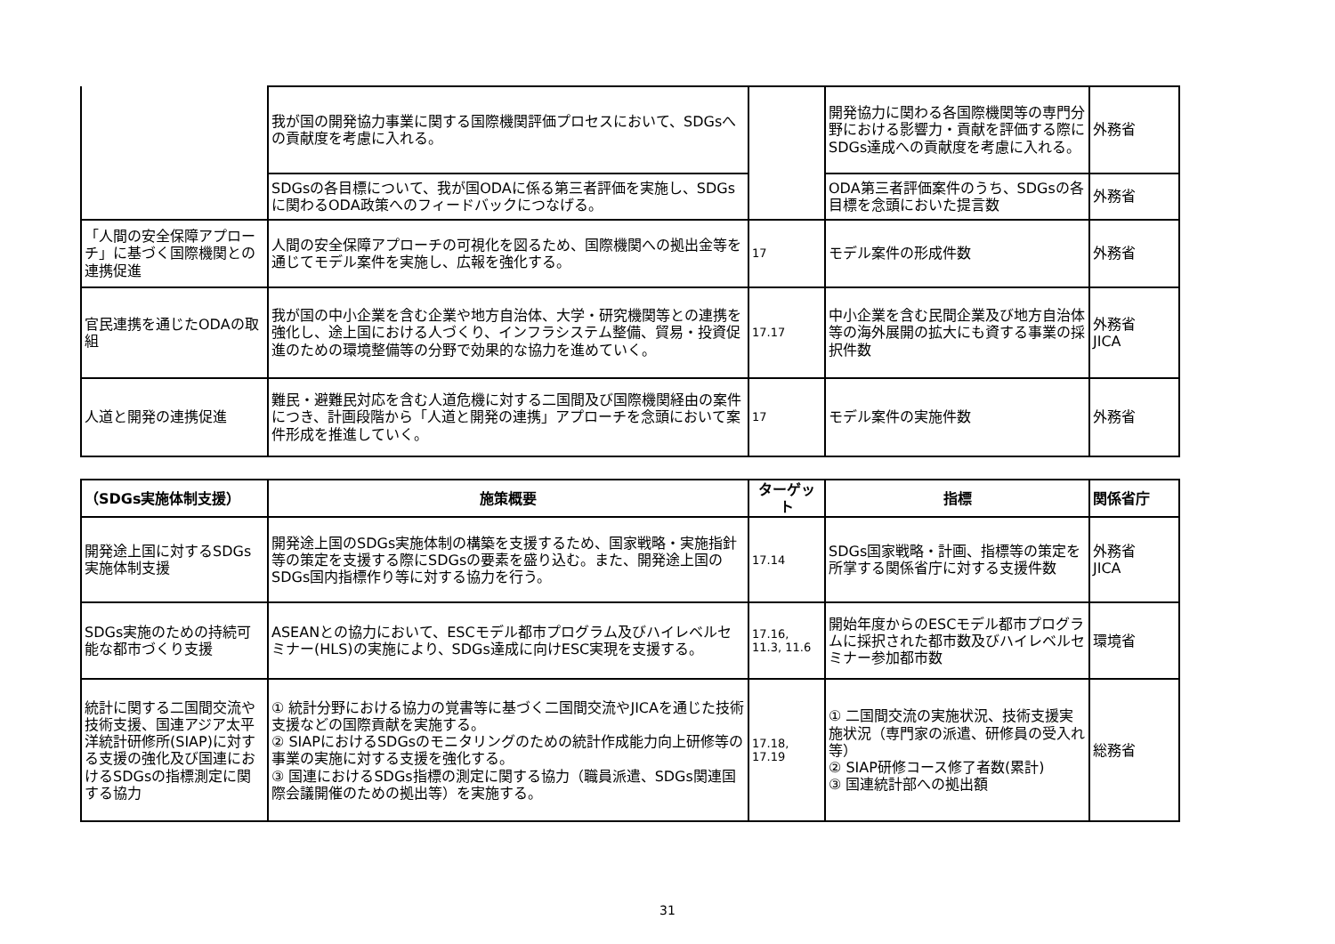| | 我が国の開発協力事業に関する国際機関評価プロセスにおいて、SDGsへの貢献度を考慮に入れる。 | | 開発協力に関わる各国際機関等の専門分野における影響力・貢献を評価する際にSDGs達成への貢献度を考慮に入れる。 | 外務省 |
| | SDGsの各目標について、我が国ODAに係る第三者評価を実施し、SDGsに関わるODA政策へのフィードバックにつなげる。 | | ODA第三者評価案件のうち、SDGsの各目標を念頭においた提言数 | 外務省 |
| 「人間の安全保障アプローチ」に基づく国際機関との連携促進 | 人間の安全保障アプローチの可視化を図るため、国際機関への拠出金等を通じてモデル案件を実施し、広報を強化する。 | 17 | モデル案件の形成件数 | 外務省 |
| 官民連携を通じたODAの取組 | 我が国の中小企業を含む企業や地方自治体、大学・研究機関等との連携を強化し、途上国における人づくり、インフラシステム整備、貿易・投資促進のための環境整備等の分野で効果的な協力を進めていく。 | 17.17 | 中小企業を含む民間企業及び地方自治体等の海外展開の拡大にも資する事業の採択件数 | 外務省 JICA |
| 人道と開発の連携促進 | 難民・避難民対応を含む人道危機に対する二国間及び国際機関経由の案件につき、計画段階から「人道と開発の連携」アプローチを念頭において案件形成を推進していく。 | 17 | モデル案件の実施件数 | 外務省 |
| （SDGs実施体制支援） | 施策概要 | ターゲット | 指標 | 関係省庁 |
| --- | --- | --- | --- | --- |
| 開発途上国に対するSDGs実施体制支援 | 開発途上国のSDGs実施体制の構築を支援するため、国家戦略・実施指針等の策定を支援する際にSDGsの要素を盛り込む。また、開発途上国のSDGs国内指標作り等に対する協力を行う。 | 17.14 | SDGs国家戦略・計画、指標等の策定を所掌する関係省庁に対する支援件数 | 外務省 JICA |
| SDGs実施のための持続可能な都市づくり支援 | ASEANとの協力において、ESCモデル都市プログラム及びハイレベルセミナー(HLS)の実施により、SDGs達成に向けESC実現を支援する。 | 17.16, 11.3, 11.6 | 開始年度からのESCモデル都市プログラムに採択された都市数及びハイレベルセミナー参加都市数 | 環境省 |
| 統計に関する二国間交流や技術支援、国連アジア太平洋統計研修所(SIAP)に対する支援の強化及び国連におけるSDGsの指標測定に関する協力 | ① 統計分野における協力の覚書等に基づく二国間交流やJICAを通じた技術支援などの国際貢献を実施する。 ② SIAPにおけるSDGsのモニタリングのための統計作成能力向上研修等の事業の実施に対する支援を強化する。 ③ 国連におけるSDGs指標の測定に関する協力（職員派遣、SDGs関連国際会議開催のための拠出等）を実施する。 | 17.18, 17.19 | ① 二国間交流の実施状況、技術支援実施状況（専門家の派遣、研修員の受入れ等） ② SIAP研修コース修了者数(累計) ③ 国連統計部への拠出額 | 総務省 |
31